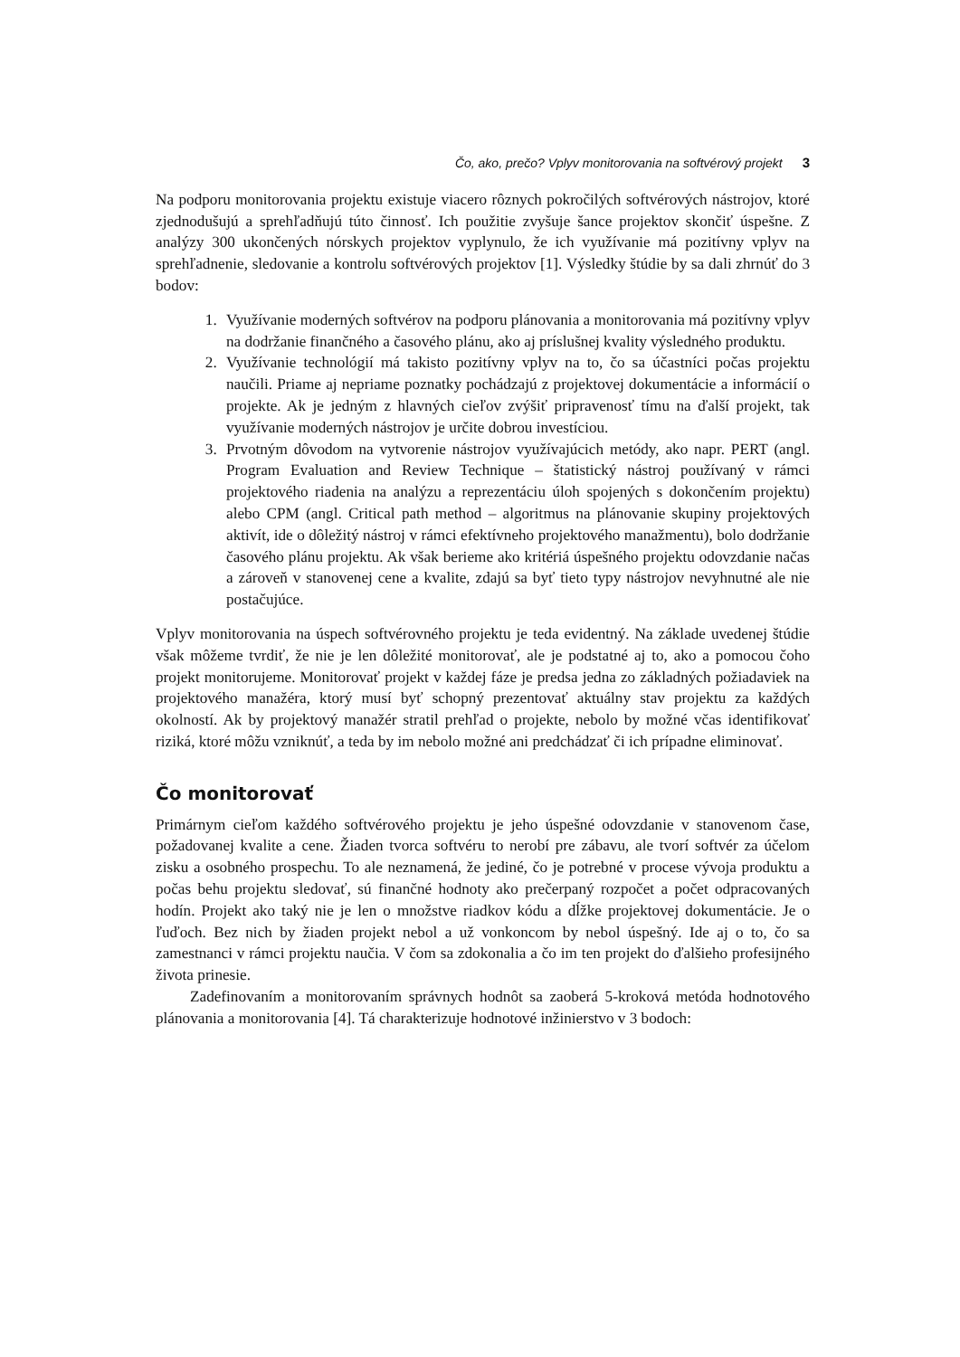Čo, ako, prečo? Vplyv monitorovania na softvérový projekt 3
Na podporu monitorovania projektu existuje viacero rôznych pokročilých softvérových nástrojov, ktoré zjednodušujú a sprehľadňujú túto činnosť. Ich použitie zvyšuje šance projektov skončiť úspešne. Z analýzy 300 ukončených nórskych projektov vyplynulo, že ich využívanie má pozitívny vplyv na sprehľadnenie, sledovanie a kontrolu softvérových projektov [1]. Výsledky štúdie by sa dali zhrnúť do 3 bodov:
1. Využívanie moderných softvérov na podporu plánovania a monitorovania má pozitívny vplyv na dodržanie finančného a časového plánu, ako aj príslušnej kvality výsledného produktu.
2. Využívanie technológií má takisto pozitívny vplyv na to, čo sa účastníci počas projektu naučili. Priame aj nepriame poznatky pochádzajú z projektovej dokumentácie a informácií o projekte. Ak je jedným z hlavných cieľov zvýšiť pripravenosť tímu na ďalší projekt, tak využívanie moderných nástrojov je určite dobrou investíciou.
3. Prvotným dôvodom na vytvorenie nástrojov využívajúcich metódy, ako napr. PERT (angl. Program Evaluation and Review Technique – štatistický nástroj používaný v rámci projektového riadenia na analýzu a reprezentáciu úloh spojených s dokončením projektu) alebo CPM (angl. Critical path method – algoritmus na plánovanie skupiny projektových aktivít, ide o dôležitý nástroj v rámci efektívneho projektového manažmentu), bolo dodržanie časového plánu projektu. Ak však berieme ako kritériá úspešného projektu odovzdanie načas a zároveň v stanovenej cene a kvalite, zdajú sa byť tieto typy nástrojov nevyhnutné ale nie postačujúce.
Vplyv monitorovania na úspech softvérovného projektu je teda evidentný. Na základe uvedenej štúdie však môžeme tvrdiť, že nie je len dôležité monitorovať, ale je podstatné aj to, ako a pomocou čoho projekt monitorujeme. Monitorovať projekt v každej fáze je predsa jedna zo základných požiadaviek na projektového manažéra, ktorý musí byť schopný prezentovať aktuálny stav projektu za každých okolností. Ak by projektový manažér stratil prehľad o projekte, nebolo by možné včas identifikovať riziká, ktoré môžu vzniknúť, a teda by im nebolo možné ani predchádzať či ich prípadne eliminovať.
Čo monitorovať
Primárnym cieľom každého softvérového projektu je jeho úspešné odovzdanie v stanovenom čase, požadovanej kvalite a cene. Žiaden tvorca softvéru to nerobí pre zábavu, ale tvorí softvér za účelom zisku a osobného prospechu. To ale neznamená, že jediné, čo je potrebné v procese vývoja produktu a počas behu projektu sledovať, sú finančné hodnoty ako prečerpaný rozpočet a počet odpracovaných hodín. Projekt ako taký nie je len o množstve riadkov kódu a dĺžke projektovej dokumentácie. Je o ľuďoch. Bez nich by žiaden projekt nebol a už vonkoncom by nebol úspešný. Ide aj o to, čo sa zamestnanci v rámci projektu naučia. V čom sa zdokonalia a čo im ten projekt do ďalšieho profesijného života prinesie.
Zadefinovaním a monitorovaním správnych hodnôt sa zaoberá 5-kroková metóda hodnotového plánovania a monitorovania [4]. Tá charakterizuje hodnotové inžinierstvo v 3 bodoch: